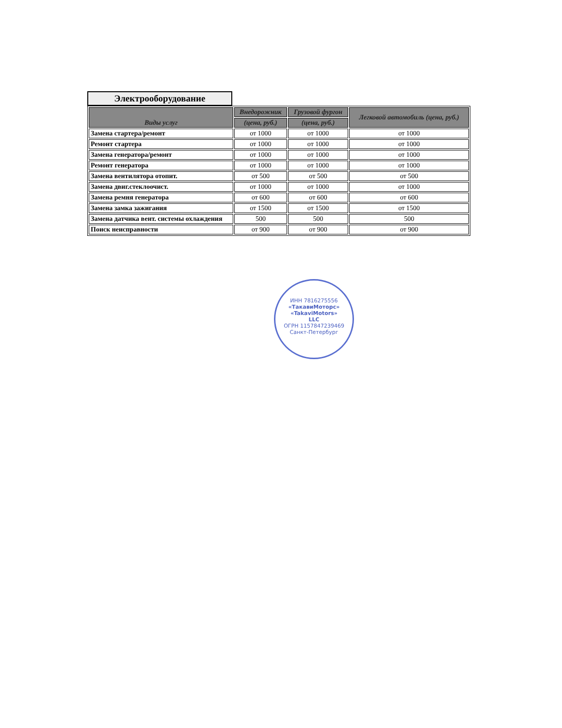Электрооборудование
| Виды услуг | Внедорожник | Грузовой фургон | Легковой автомобиль (цена, руб.) |
| --- | --- | --- | --- |
| | (цена, руб.) | (цена, руб.) | |
| Замена стартера/ремонт | от 1000 | от 1000 | от 1000 |
| Ремонт стартера | от 1000 | от 1000 | от 1000 |
| Замена генератора/ремонт | от 1000 | от 1000 | от 1000 |
| Ремонт генератора | от 1000 | от 1000 | от 1000 |
| Замена вентилятора отопит. | от 500 | от 500 | от 500 |
| Замена двиг.стеклоочист. | от 1000 | от 1000 | от 1000 |
| Замена ремня генератора | от 600 | от 600 | от 600 |
| Замена замка зажигания | от 1500 | от 1500 | от 1500 |
| Замена датчика вент. системы охлаждения | 500 | 500 | 500 |
| Поиск неисправности | от 900 | от 900 | от 900 |
ИНН 7816275556
«ТакавиМоторс»
«TakaviMotors»
LLC
ОГРН 1157847239469
Санкт-Петербург